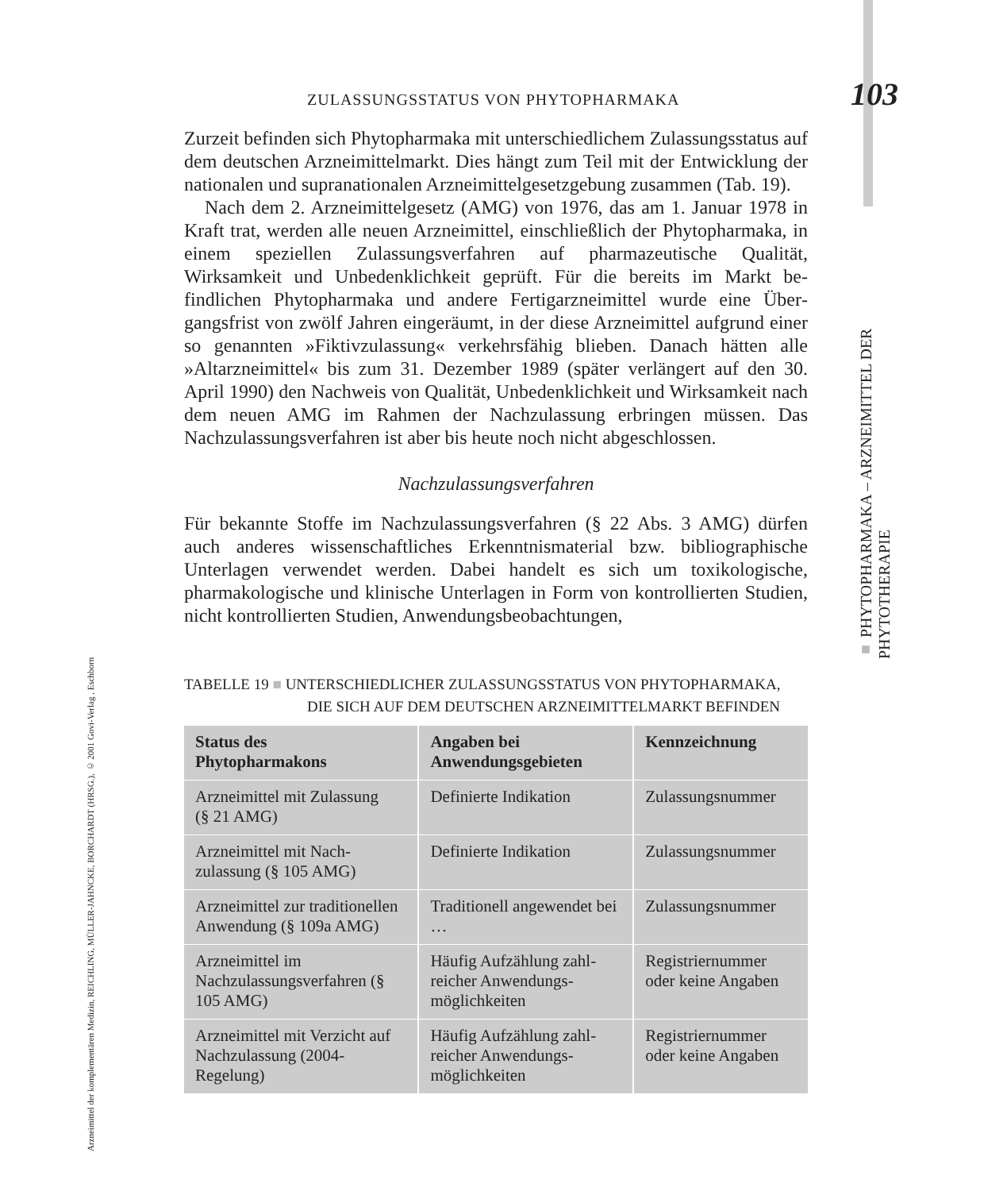ZULASSUNGSSTATUS VON PHYTOPHARMAKA 103
Zurzeit befinden sich Phytopharmaka mit unterschiedlichem Zulassungssta­tus auf dem deutschen Arzneimittelmarkt. Dies hängt zum Teil mit der Entwicklung der nationalen und supranationalen Arzneimittelgesetzgebung zusammen (Tab. 19).
Nach dem 2. Arzneimittelgesetz (AMG) von 1976, das am 1. Januar 1978 in Kraft trat, werden alle neuen Arzneimittel, einschließlich der Phytophar­maka, in einem speziellen Zulassungsverfahren auf pharmazeutische Qualität, Wirksamkeit und Unbedenklichkeit geprüft. Für die bereits im Markt be­findlichen Phytopharmaka und andere Fertigarzneimittel wurde eine Über­gangsfrist von zwölf Jahren eingeräumt, in der diese Arzneimittel aufgrund einer so genannten »Fiktivzulassung« verkehrsfähig blieben. Danach hätten alle »Altarzneimittel« bis zum 31. Dezember 1989 (später verlängert auf den 30. April 1990) den Nachweis von Qualität, Unbedenklichkeit und Wirk­samkeit nach dem neuen AMG im Rahmen der Nachzulassung erbringen müssen. Das Nachzulassungsverfahren ist aber bis heute noch nicht abge­schlossen.
Nachzulassungsverfahren
Für bekannte Stoffe im Nachzulassungsverfahren (§ 22 Abs. 3 AMG) dür­fen auch anderes wissenschaftliches Erkenntnismaterial bzw. bibliographi­sche Unterlagen verwendet werden. Dabei handelt es sich um toxikologi­sche, pharmakologische und klinische Unterlagen in Form von kontrollier­ten Studien, nicht kontrollierten Studien, Anwendungsbeobachtungen,
TABELLE 19 ■ UNTERSCHIEDLICHER ZULASSUNGSSTATUS VON PHYTOPHARMAKA,
DIE SICH AUF DEM DEUTSCHEN ARZNEIMITTELMARKT BEFINDEN
| Status des Phytopharmakons | Angaben bei Anwendungsgebieten | Kennzeichnung |
| --- | --- | --- |
| Arzneimittel mit Zulassung (§ 21 AMG) | Definierte Indikation | Zulassungsnummer |
| Arzneimittel mit Nach­zulassung (§ 105 AMG) | Definierte Indikation | Zulassungsnummer |
| Arzneimittel zur traditionellen Anwendung (§ 109a AMG) | Traditionell angewendet bei … | Zulassungsnummer |
| Arzneimittel im Nachzulassungsverfahren (§ 105 AMG) | Häufig Aufzählung zahl­reicher Anwendungs­möglichkeiten | Registriernummer oder keine Angaben |
| Arzneimittel mit Verzicht auf Nachzulassung (2004-Regelung) | Häufig Aufzählung zahl­reicher Anwendungs­möglichkeiten | Registriernummer oder keine Angaben |
■ PHYTOPHARMAKA – ARZNEIMITTEL DER PHYTOTHERAPIE
Arzneimittel der komplementären Medizin, REICHLING, MÜLLER-JAHNCKE, BORCHARDT (HRSG.), © 2001 Govi-Verlag , Eschborn